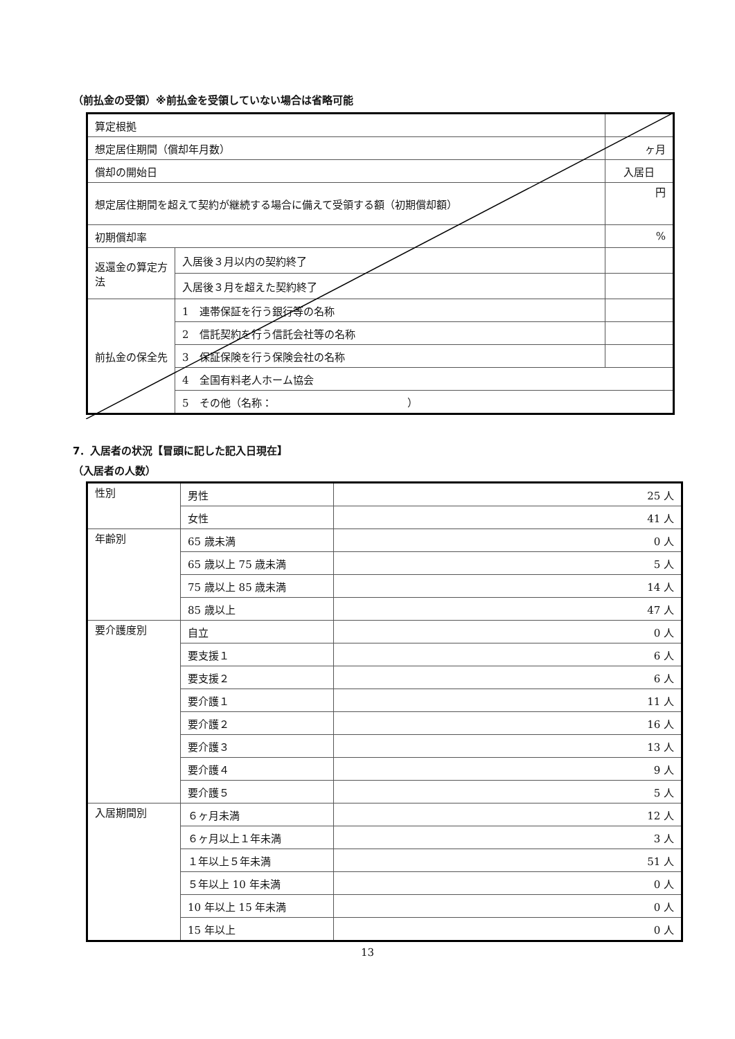（前払金の受領）※前払金を受領していない場合は省略可能
| 算定根拠 | | |
| 想定居住期間（償却年月数） | | ヶ月 |
| 償却の開始日 | | 入居日 |
| 想定居住期間を超えて契約が継続する場合に備えて受領する額（初期償却額） | | 円 |
| 初期償却率 | | % |
| 返還金の算定方法 | 入居後３月以内の契約終了 | |
| | 入居後３月を超えた契約終了 | |
| 前払金の保全先 | 1 連帯保証を行う銀行等の名称 | |
| | 2 信託契約を行う信託会社等の名称 | |
| | 3 保証保険を行う保険会社の名称 | |
| | 4 全国有料老人ホーム協会 | |
| | 5 その他（名称： ） | |
7．入居者の状況【冒頭に記した記入日現在】
（入居者の人数）
| 性別 | 男性 | 25 人 |
| | 女性 | 41 人 |
| 年齢別 | 65 歳未満 | 0 人 |
| | 65 歳以上 75 歳未満 | 5 人 |
| | 75 歳以上 85 歳未満 | 14 人 |
| | 85 歳以上 | 47 人 |
| 要介護度別 | 自立 | 0 人 |
| | 要支援１ | 6 人 |
| | 要支援２ | 6 人 |
| | 要介護１ | 11 人 |
| | 要介護２ | 16 人 |
| | 要介護３ | 13 人 |
| | 要介護４ | 9 人 |
| | 要介護５ | 5 人 |
| 入居期間別 | ６ヶ月未満 | 12 人 |
| | ６ヶ月以上１年未満 | 3 人 |
| | １年以上５年未満 | 51 人 |
| | ５年以上 10 年未満 | 0 人 |
| | 10 年以上 15 年未満 | 0 人 |
| | 15 年以上 | 0 人 |
13